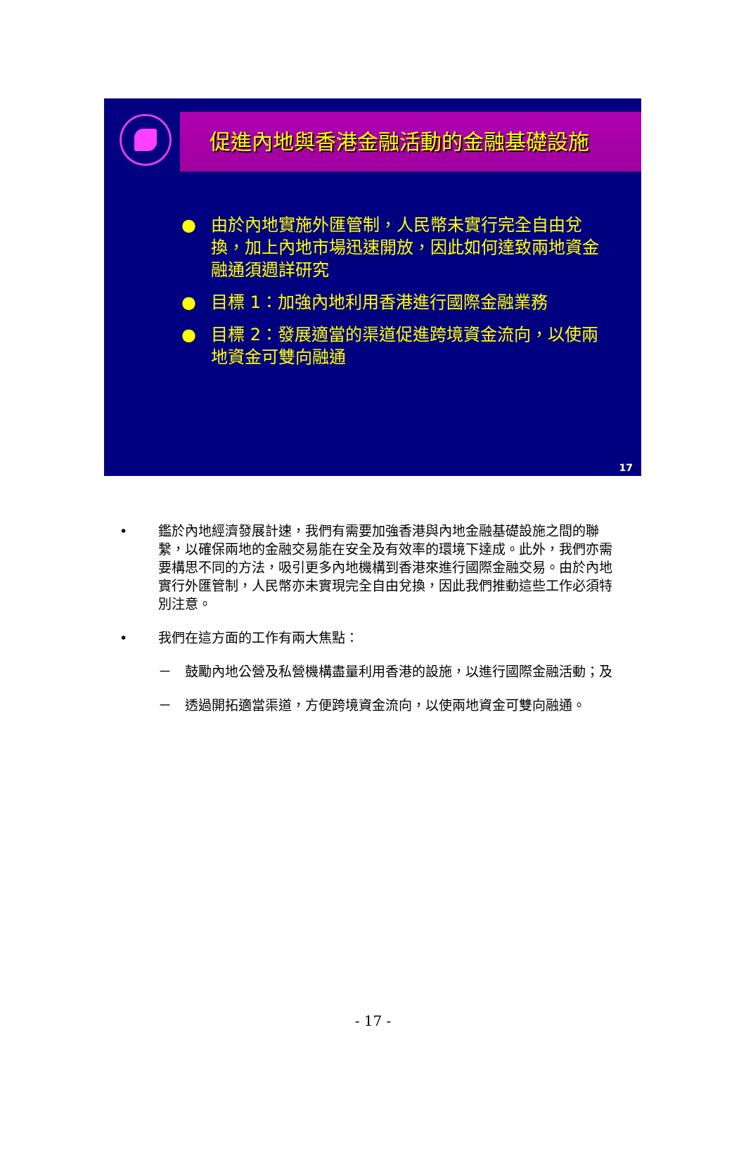促進內地與香港金融活動的金融基礎設施
● 由於內地實施外匯管制，人民幣未實行完全自由兌換，加上內地市場迅速開放，因此如何達致兩地資金融通須週詳研究
● 目標 1：加強內地利用香港進行國際金融業務
● 目標 2：發展適當的渠道促進跨境資金流向，以使兩地資金可雙向融通
17
• 鑑於內地經濟發展計速，我們有需要加強香港與內地金融基礎設施之間的聯繫，以確保兩地的金融交易能在安全及有效率的環境下達成。此外，我們亦需要構思不同的方法，吸引更多內地機構到香港來進行國際金融交易。由於內地實行外匯管制，人民幣亦未實現完全自由兌換，因此我們推動這些工作必須特別注意。
• 我們在這方面的工作有兩大焦點：
－　鼓勵內地公營及私營機構盡量利用香港的設施，以進行國際金融活動；及
－　透過開拓適當渠道，方便跨境資金流向，以使兩地資金可雙向融通。
- 17 -